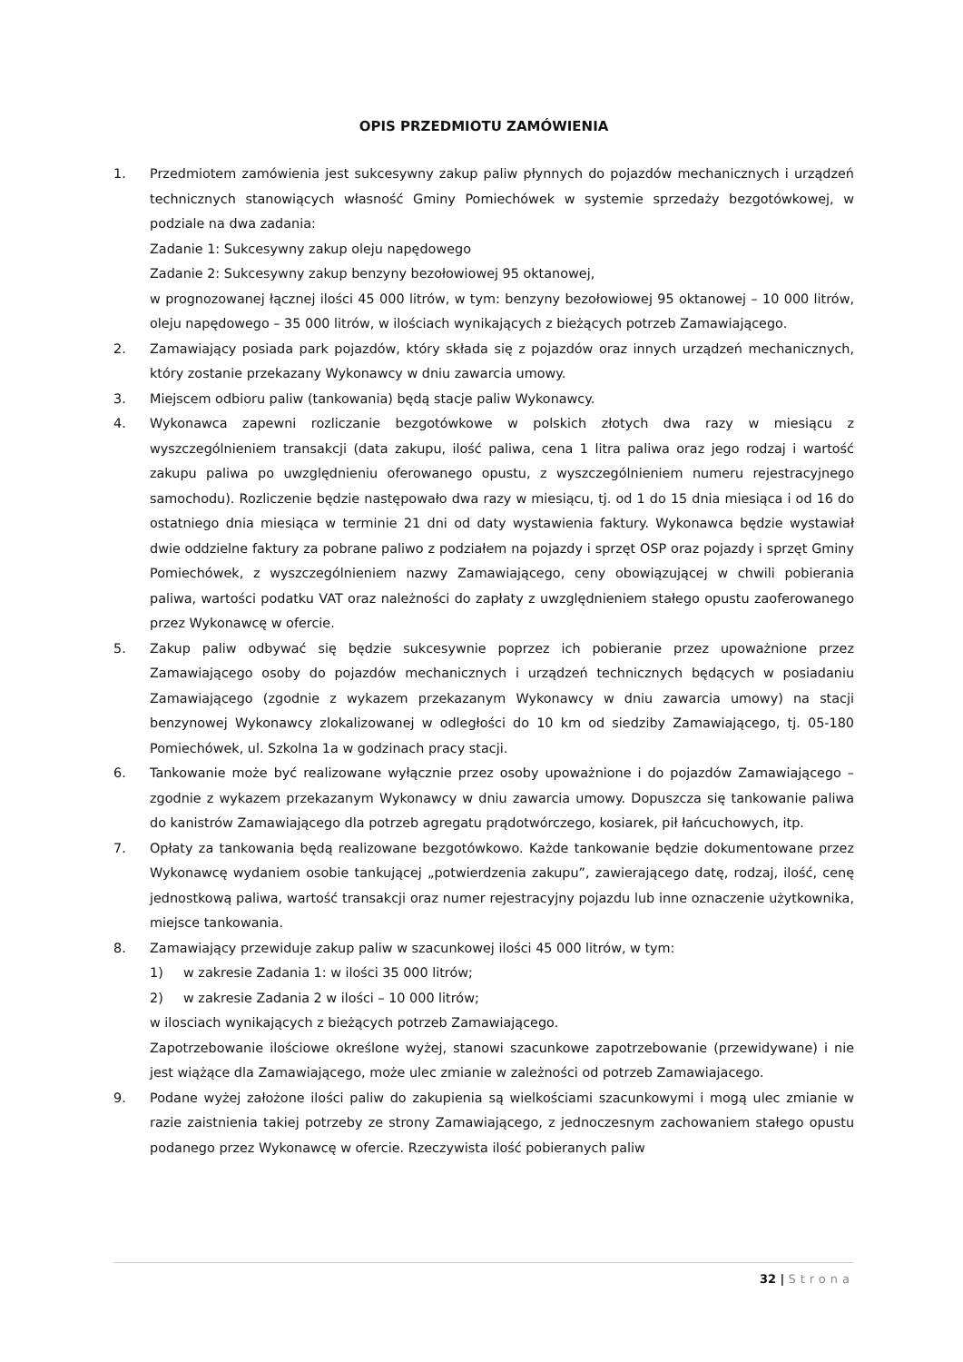OPIS PRZEDMIOTU ZAMÓWIENIA
1. Przedmiotem zamówienia jest sukcesywny zakup paliw płynnych do pojazdów mechanicznych i urządzeń technicznych stanowiących własność Gminy Pomiechówek w systemie sprzedaży bezgotówkowej, w podziale na dwa zadania:
Zadanie 1: Sukcesywny zakup oleju napędowego
Zadanie 2: Sukcesywny zakup benzyny bezołowiowej 95 oktanowej,
w prognozowanej łącznej ilości 45 000 litrów, w tym: benzyny bezołowiowej 95 oktanowej – 10 000 litrów, oleju napędowego – 35 000 litrów, w ilościach wynikających z bieżących potrzeb Zamawiającego.
2. Zamawiający posiada park pojazdów, który składa się z pojazdów oraz innych urządzeń mechanicznych, który zostanie przekazany Wykonawcy w dniu zawarcia umowy.
3. Miejscem odbioru paliw (tankowania) będą stacje paliw Wykonawcy.
4. Wykonawca zapewni rozliczanie bezgotówkowe w polskich złotych dwa razy w miesiącu z wyszczególnieniem transakcji (data zakupu, ilość paliwa, cena 1 litra paliwa oraz jego rodzaj i wartość zakupu paliwa po uwzględnieniu oferowanego opustu, z wyszczególnieniem numeru rejestracyjnego samochodu). Rozliczenie będzie następowało dwa razy w miesiącu, tj. od 1 do 15 dnia miesiąca i od 16 do ostatniego dnia miesiąca w terminie 21 dni od daty wystawienia faktury. Wykonawca będzie wystawiał dwie oddzielne faktury za pobrane paliwo z podziałem na pojazdy i sprzęt OSP oraz pojazdy i sprzęt Gminy Pomiechówek, z wyszczególnieniem nazwy Zamawiającego, ceny obowiązującej w chwili pobierania paliwa, wartości podatku VAT oraz należności do zapłaty z uwzględnieniem stałego opustu zaoferowanego przez Wykonawcę w ofercie.
5. Zakup paliw odbywać się będzie sukcesywnie poprzez ich pobieranie przez upoważnione przez Zamawiającego osoby do pojazdów mechanicznych i urządzeń technicznych będących w posiadaniu Zamawiającego (zgodnie z wykazem przekazanym Wykonawcy w dniu zawarcia umowy) na stacji benzynowej Wykonawcy zlokalizowanej w odległości do 10 km od siedziby Zamawiającego, tj. 05-180 Pomiechówek, ul. Szkolna 1a w godzinach pracy stacji.
6. Tankowanie może być realizowane wyłącznie przez osoby upoważnione i do pojazdów Zamawiającego – zgodnie z wykazem przekazanym Wykonawcy w dniu zawarcia umowy. Dopuszcza się tankowanie paliwa do kanistrów Zamawiającego dla potrzeb agregatu prądotwórczego, kosiarek, pił łańcuchowych, itp.
7. Opłaty za tankowania będą realizowane bezgotówkowo. Każde tankowanie będzie dokumentowane przez Wykonawcę wydaniem osobie tankującej „potwierdzenia zakupu”, zawierającego datę, rodzaj, ilość, cenę jednostkową paliwa, wartość transakcji oraz numer rejestracyjny pojazdu lub inne oznaczenie użytkownika, miejsce tankowania.
8. Zamawiający przewiduje zakup paliw w szacunkowej ilości 45 000 litrów, w tym:
1) w zakresie Zadania 1: w ilości 35 000 litrów;
2) w zakresie Zadania 2 w ilości – 10 000 litrów;
w ilosciach wynikających z bieżących potrzeb Zamawiającego.
Zapotrzebowanie ilościowe określone wyżej, stanowi szacunkowe zapotrzebowanie (przewidywane) i nie jest wiążące dla Zamawiającego, może ulec zmianie w zależności od potrzeb Zamawiajacego.
9. Podane wyżej założone ilości paliw do zakupienia są wielkościami szacunkowymi i mogą ulec zmianie w razie zaistnienia takiej potrzeby ze strony Zamawiającego, z jednoczesnym zachowaniem stałego opustu podanego przez Wykonawcę w ofercie. Rzeczywista ilość pobieranych paliw
32 | Strona